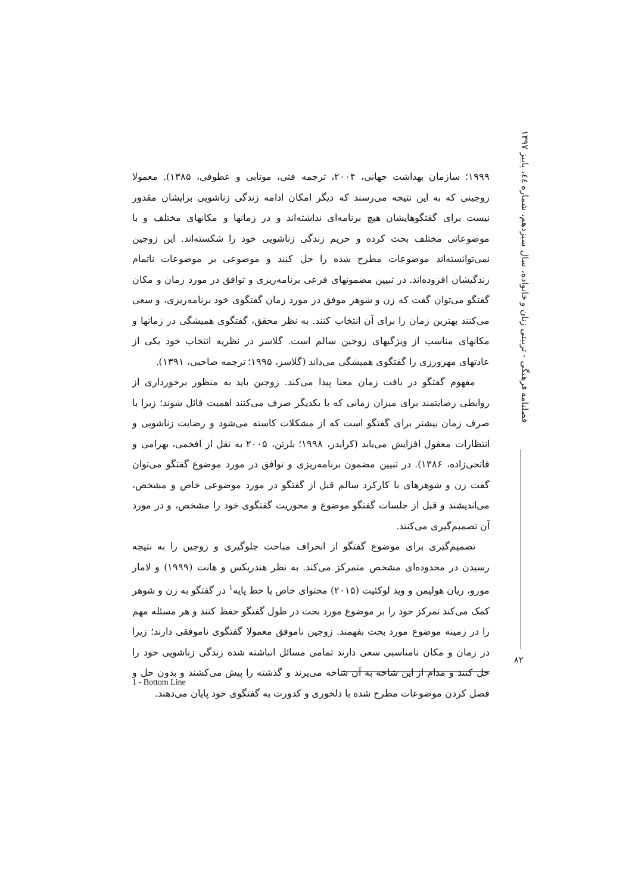۱۹۹۹؛ سازمان بهداشت جهانی، ۲۰۰۴، ترجمه فتی، موتابی و عطوفی، ۱۳۸۵). معمولا زوجینی که به این نتیجه می‌رسند که دیگر امکان ادامه زندگی زناشویی برایشان مقدور نیست برای گفتگوهایشان هیچ برنامه‌ای نداشته‌اند و در زمانها و مکانهای مختلف و با موضوعاتی مختلف بحث کرده و حریم زندگی زناشویی خود را شکسته‌اند. این زوجین نمی‌توانسته‌اند موضوعات مطرح شده را حل کنند و موضوعی بر موضوعات ناتمام زندگیشان افزوده‌اند. در تبیین مضمونهای فرعی برنامه‌ریزی و توافق در مورد زمان و مکان گفتگو می‌توان گفت که زن و شوهر موفق در مورد زمان گفتگوی خود برنامه‌ریزی، و سعی می‌کنند بهترین زمان را برای آن انتخاب کنند. به نظر محقق، گفتگوی همیشگی در زمانها و مکانهای مناسب از ویژگیهای زوجین سالم است. گلاسر در نظریه انتخاب خود یکی از عادتهای مهرورزی را گفتگوی همیشگی می‌داند (گلاسر، ۱۹۹۵؛ ترجمه صاحبی، ۱۳۹۱).
مفهوم گفتگو در بافت زمان معنا پیدا می‌کند. زوجین باید به منظور برخورداری از روابطی رضایتمند برای میزان زمانی که با یکدیگر صرف می‌کنند اهمیت قائل شوند؛ زیرا با صرف زمان بیشتر برای گفتگو است که از مشکلات کاسته می‌شود و رضایت زناشویی و انتظارات معقول افزایش می‌یابد (کرایدر، ۱۹۹۸؛ بلرتن، ۲۰۰۵ به نقل از افخمی، بهرامی و فاتحی‌زاده، ۱۳۸۶). در تبیین مضمون برنامه‌ریزی و توافق در مورد موضوع گفتگو می‌توان گفت زن و شوهرهای با کارکرد سالم قبل از گفتگو در مورد موضوعی خاص و مشخص، می‌اندیشند و قبل از جلسات گفتگو موضوع و محوریت گفتگوی خود را مشخص، و در مورد آن تصمیم‌گیری می‌کنند.
تصمیم‌گیری برای موضوع گفتگو از انحراف مباحث جلوگیری و زوجین را به نتیجه رسیدن در محدوده‌ای مشخص متمرکز می‌کند. به نظر هندریکس و هانت (۱۹۹۹) و لامار مورو، ریان هولیمن و وید لوکئیت (۲۰۱۵) محتوای خاص یا خط پایه<sup>۱</sup> در گفتگو به زن و شوهر کمک می‌کند تمرکز خود را بر موضوع مورد بحث در طول گفتگو حفظ کنند و هر مسئله مهم را در زمینه موضوع مورد بحث بفهمند. زوجین ناموفق معمولا گفتگوی ناموفقی دارند؛ زیرا در زمان و مکان نامناسبی سعی دارند تمامی مسائل انباشته شده زندگی زناشویی خود را حل کنند و مدام از این شاخه به آن شاخه می‌پرند و گذشته را پیش می‌کشند و بدون حل و فصل کردن موضوعات مطرح شده با دلخوری و کدورت به گفتگوی خود پایان می‌دهند.
فصلنامه فرهنگی - تربیتی زنان و خانواده، سال سیزدهم، شماره ٤٤، پاییز ۱۳۹۷
۸۲
1 - Bottom Line